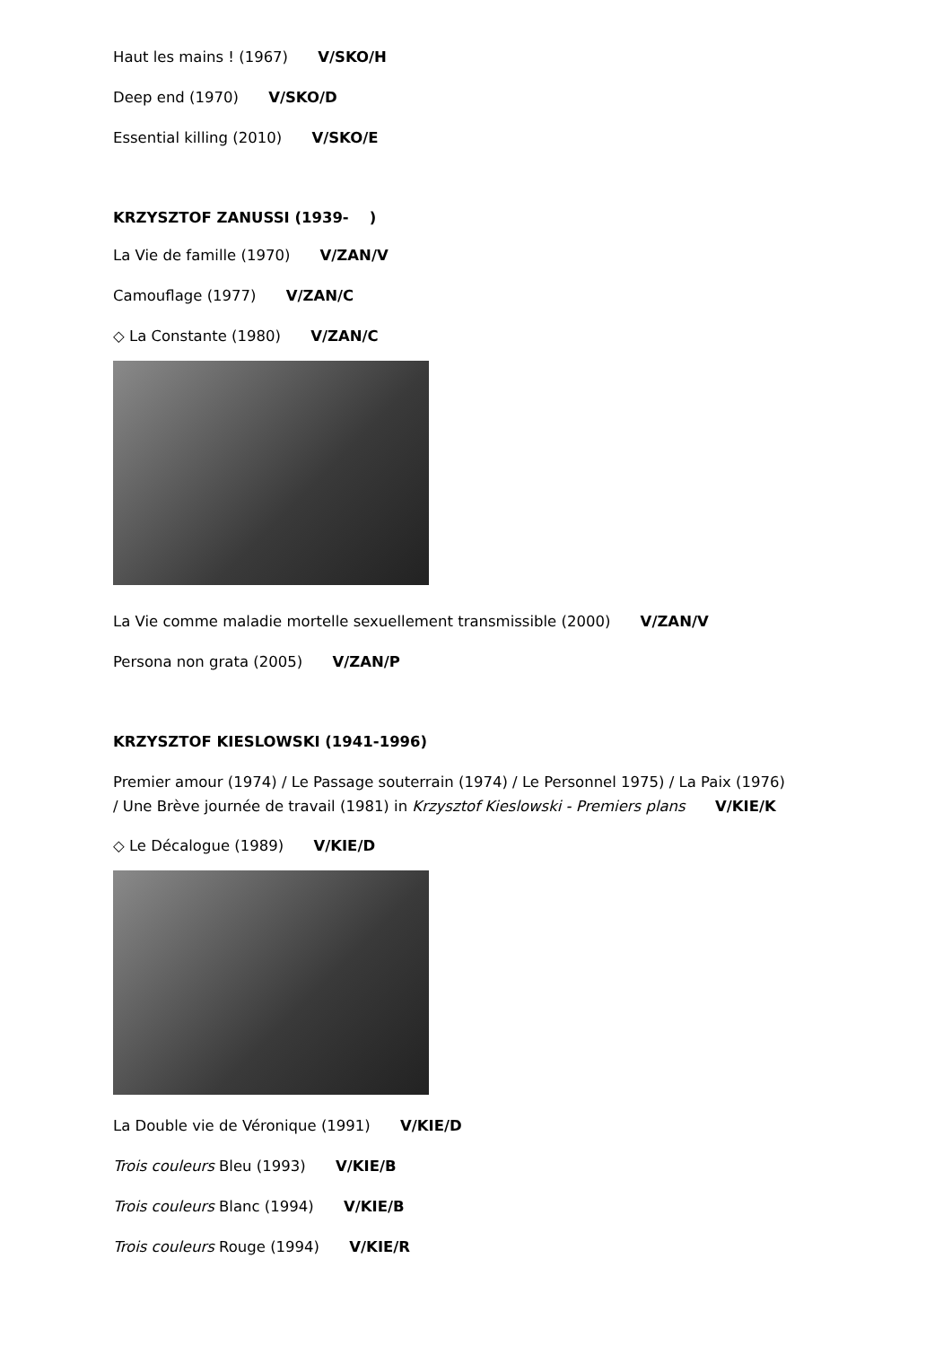Haut les mains ! (1967) V/SKO/H
Deep end (1970) V/SKO/D
Essential killing (2010) V/SKO/E
KRZYSZTOF ZANUSSI (1939- )
La Vie de famille (1970) V/ZAN/V
Camouflage (1977) V/ZAN/C
◇ La Constante (1980) V/ZAN/C
La Vie comme maladie mortelle sexuellement transmissible (2000) V/ZAN/V
Persona non grata (2005) V/ZAN/P
KRZYSZTOF KIESLOWSKI (1941-1996)
Premier amour (1974) / Le Passage souterrain (1974) / Le Personnel 1975) / La Paix (1976)
/ Une Brève journée de travail (1981) in Krzysztof Kieslowski - Premiers plans V/KIE/K
◇ Le Décalogue (1989) V/KIE/D
La Double vie de Véronique (1991) V/KIE/D
Trois couleurs Bleu (1993) V/KIE/B
Trois couleurs Blanc (1994) V/KIE/B
Trois couleurs Rouge (1994) V/KIE/R